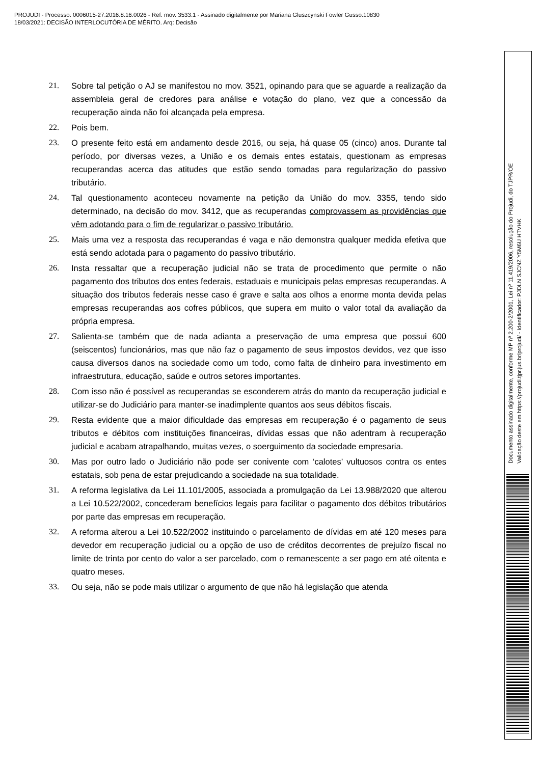PROJUDI - Processo: 0006015-27.2016.8.16.0026 - Ref. mov. 3533.1 - Assinado digitalmente por Mariana Gluszcynski Fowler Gusso:10830
18/03/2021: DECISÃO INTERLOCUTÓRIA DE MÉRITO. Arq: Decisão
Documento assinado digitalmente, conforme MP nº 2.200-2/2001, Lei nº 11.419/2006, resolução do Projudi, do TJPR/OE
Validação deste em https://projudi.tjpr.jus.br/projudi/ - Identificador: PJDLN SJCNZ Y5M6U HTVHK
21. Sobre tal petição o AJ se manifestou no mov. 3521, opinando para que se aguarde a realização da assembleia geral de credores para análise e votação do plano, vez que a concessão da recuperação ainda não foi alcançada pela empresa.
22. Pois bem.
23. O presente feito está em andamento desde 2016, ou seja, há quase 05 (cinco) anos. Durante tal período, por diversas vezes, a União e os demais entes estatais, questionam as empresas recuperandas acerca das atitudes que estão sendo tomadas para regularização do passivo tributário.
24. Tal questionamento aconteceu novamente na petição da União do mov. 3355, tendo sido determinado, na decisão do mov. 3412, que as recuperandas comprovassem as providências que vêm adotando para o fim de regularizar o passivo tributário.
25. Mais uma vez a resposta das recuperandas é vaga e não demonstra qualquer medida efetiva que está sendo adotada para o pagamento do passivo tributário.
26. Insta ressaltar que a recuperação judicial não se trata de procedimento que permite o não pagamento dos tributos dos entes federais, estaduais e municipais pelas empresas recuperandas. A situação dos tributos federais nesse caso é grave e salta aos olhos a enorme monta devida pelas empresas recuperandas aos cofres públicos, que supera em muito o valor total da avaliação da própria empresa.
27. Salienta-se também que de nada adianta a preservação de uma empresa que possui 600 (seiscentos) funcionários, mas que não faz o pagamento de seus impostos devidos, vez que isso causa diversos danos na sociedade como um todo, como falta de dinheiro para investimento em infraestrutura, educação, saúde e outros setores importantes.
28. Com isso não é possível as recuperandas se esconderem atrás do manto da recuperação judicial e utilizar-se do Judiciário para manter-se inadimplente quantos aos seus débitos fiscais.
29. Resta evidente que a maior dificuldade das empresas em recuperação é o pagamento de seus tributos e débitos com instituições financeiras, dívidas essas que não adentram à recuperação judicial e acabam atrapalhando, muitas vezes, o soerguimento da sociedade empresaria.
30. Mas por outro lado o Judiciário não pode ser conivente com ‘calotes’ vultuosos contra os entes estatais, sob pena de estar prejudicando a sociedade na sua totalidade.
31. A reforma legislativa da Lei 11.101/2005, associada a promulgação da Lei 13.988/2020 que alterou a Lei 10.522/2002, concederam benefícios legais para facilitar o pagamento dos débitos tributários por parte das empresas em recuperação.
32. A reforma alterou a Lei 10.522/2002 instituindo o parcelamento de dívidas em até 120 meses para devedor em recuperação judicial ou a opção de uso de créditos decorrentes de prejuízo fiscal no limite de trinta por cento do valor a ser parcelado, com o remanescente a ser pago em até oitenta e quatro meses.
33. Ou seja, não se pode mais utilizar o argumento de que não há legislação que atenda